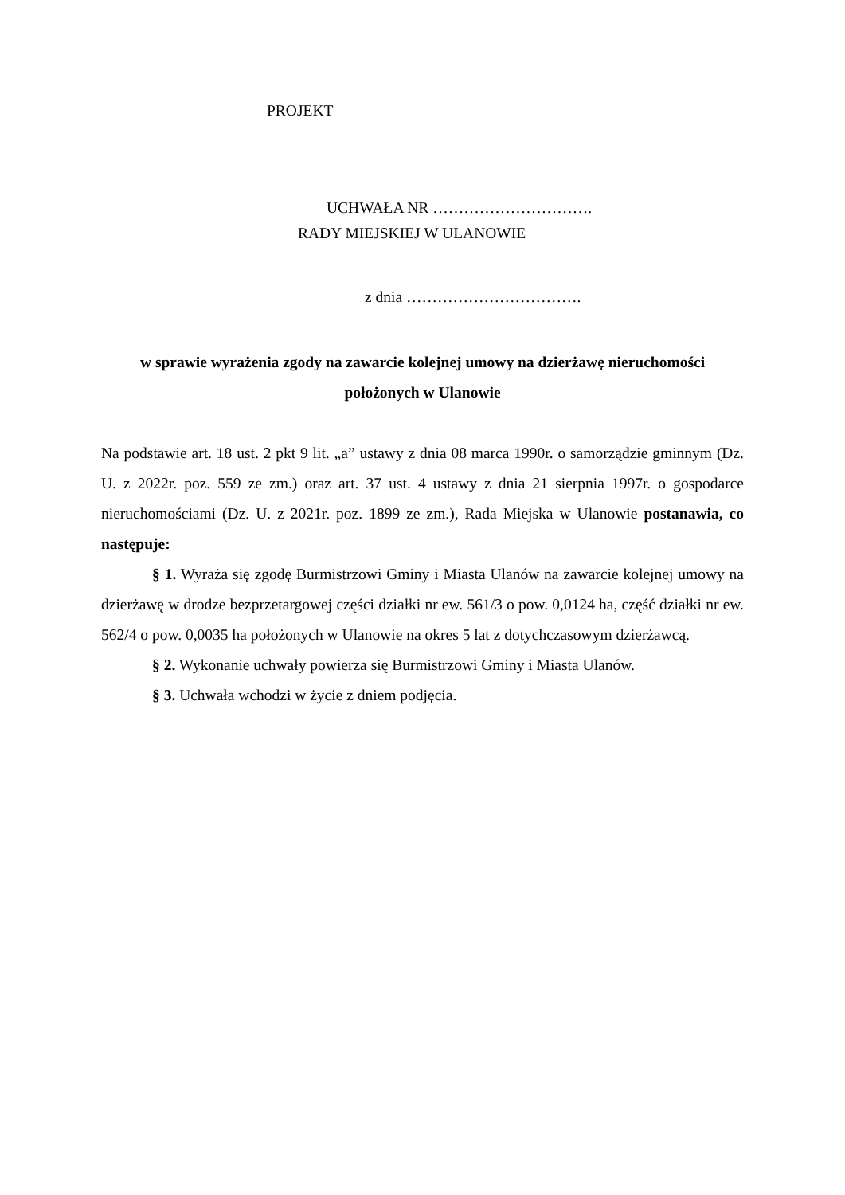PROJEKT
UCHWAŁA NR ………………………….
RADY MIEJSKIEJ W ULANOWIE
z dnia …………………………….
w sprawie wyrażenia zgody na zawarcie kolejnej umowy na dzierżawę nieruchomości położonych w Ulanowie
Na podstawie art. 18 ust. 2 pkt 9 lit. „a” ustawy z dnia 08 marca 1990r. o samorządzie gminnym (Dz. U. z 2022r. poz. 559 ze zm.) oraz art. 37 ust. 4 ustawy z dnia 21 sierpnia 1997r. o gospodarce nieruchomościami (Dz. U. z 2021r. poz. 1899 ze zm.), Rada Miejska w Ulanowie postanawia, co następuje:
§ 1. Wyraża się zgodę Burmistrzowi Gminy i Miasta Ulanów na zawarcie kolejnej umowy na dzierżawę w drodze bezprzetargowej części działki nr ew. 561/3 o pow. 0,0124 ha, część działki nr ew. 562/4 o pow. 0,0035 ha położonych w Ulanowie na okres 5 lat z dotychczasowym dzierżawcą.
§ 2. Wykonanie uchwały powierza się Burmistrzowi Gminy i Miasta Ulanów.
§ 3. Uchwała wchodzi w życie z dniem podjęcia.